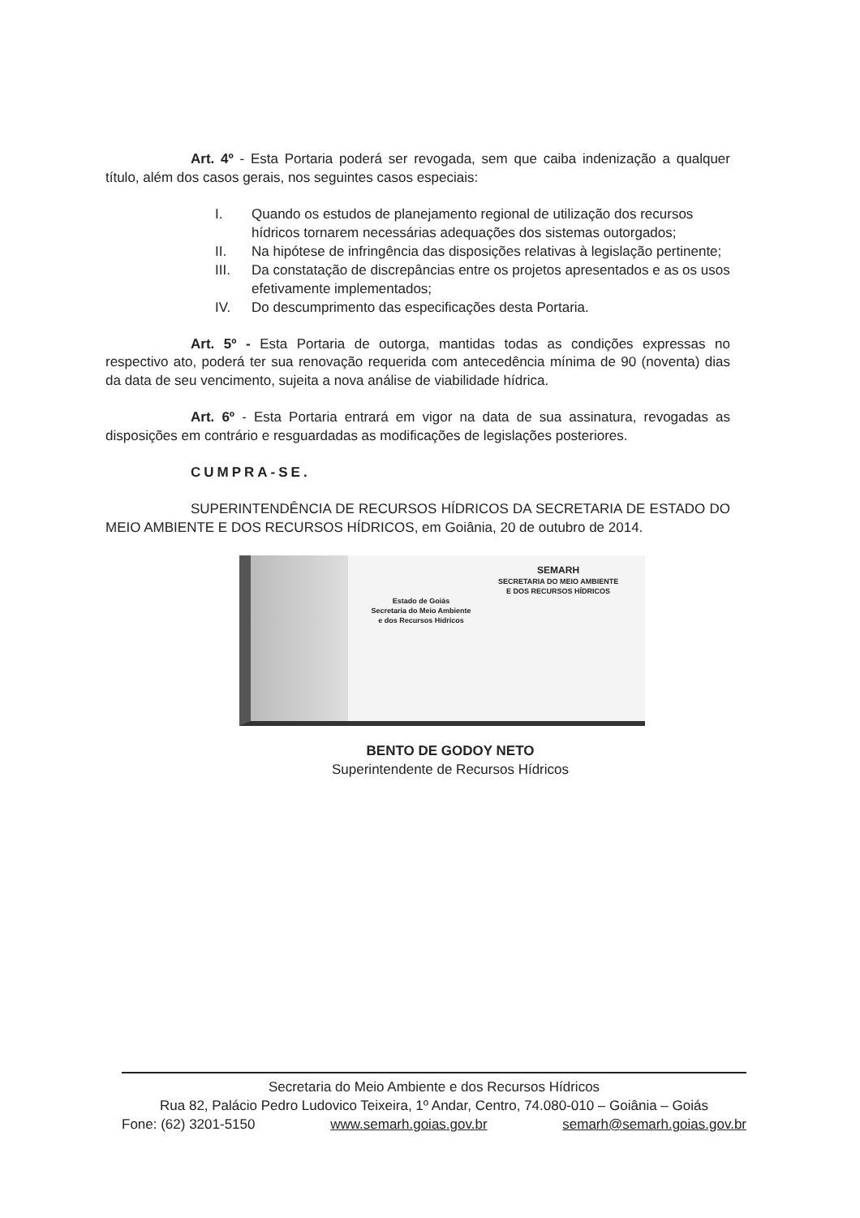Art. 4º - Esta Portaria poderá ser revogada, sem que caiba indenização a qualquer título, além dos casos gerais, nos seguintes casos especiais:
I. Quando os estudos de planejamento regional de utilização dos recursos hídricos tornarem necessárias adequações dos sistemas outorgados;
II. Na hipótese de infringência das disposições relativas à legislação pertinente;
III. Da constatação de discrepâncias entre os projetos apresentados e as os usos efetivamente implementados;
IV. Do descumprimento das especificações desta Portaria.
Art. 5º - Esta Portaria de outorga, mantidas todas as condições expressas no respectivo ato, poderá ter sua renovação requerida com antecedência mínima de 90 (noventa) dias da data de seu vencimento, sujeita a nova análise de viabilidade hídrica.
Art. 6º - Esta Portaria entrará em vigor na data de sua assinatura, revogadas as disposições em contrário e resguardadas as modificações de legislações posteriores.
CUMPRA-SE.
SUPERINTENDÊNCIA DE RECURSOS HÍDRICOS DA SECRETARIA DE ESTADO DO MEIO AMBIENTE E DOS RECURSOS HÍDRICOS, em Goiânia, 20 de outubro de 2014.
Estado de Goiás
Secretaria do Meio Ambiente
e dos Recursos Hídricos
SEMARH
SECRETARIA DO MEIO AMBIENTE
E DOS RECURSOS HÍDRICOS
BENTO DE GODOY NETO
Superintendente de Recursos Hídricos
Secretaria do Meio Ambiente e dos Recursos Hídricos
Rua 82, Palácio Pedro Ludovico Teixeira, 1º Andar, Centro, 74.080-010 – Goiânia – Goiás
Fone: (62) 3201-5150 www.semarh.goias.gov.br semarh@semarh.goias.gov.br